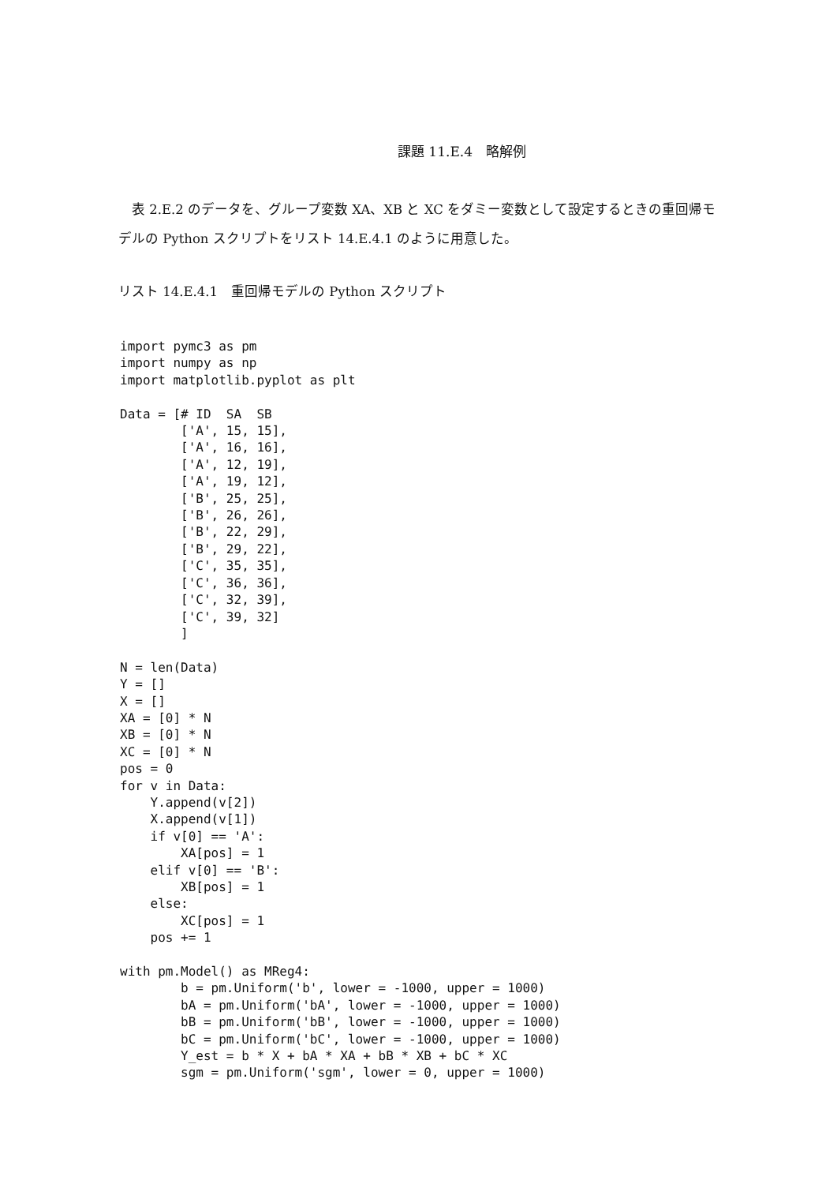課題 11.E.4　略解例
　表 2.E.2 のデータを、グループ変数 XA、XB と XC をダミー変数として設定するときの重回帰モデルの Python スクリプトをリスト 14.E.4.1 のように用意した。
リスト 14.E.4.1　重回帰モデルの Python スクリプト
import pymc3 as pm
import numpy as np
import matplotlib.pyplot as plt

Data = [# ID  SA  SB
        ['A', 15, 15],
        ['A', 16, 16],
        ['A', 12, 19],
        ['A', 19, 12],
        ['B', 25, 25],
        ['B', 26, 26],
        ['B', 22, 29],
        ['B', 29, 22],
        ['C', 35, 35],
        ['C', 36, 36],
        ['C', 32, 39],
        ['C', 39, 32]
        ]

N = len(Data)
Y = []
X = []
XA = [0] * N
XB = [0] * N
XC = [0] * N
pos = 0
for v in Data:
    Y.append(v[2])
    X.append(v[1])
    if v[0] == 'A':
        XA[pos] = 1
    elif v[0] == 'B':
        XB[pos] = 1
    else:
        XC[pos] = 1
    pos += 1

with pm.Model() as MReg4:
        b = pm.Uniform('b', lower = -1000, upper = 1000)
        bA = pm.Uniform('bA', lower = -1000, upper = 1000)
        bB = pm.Uniform('bB', lower = -1000, upper = 1000)
        bC = pm.Uniform('bC', lower = -1000, upper = 1000)
        Y_est = b * X + bA * XA + bB * XB + bC * XC
        sgm = pm.Uniform('sgm', lower = 0, upper = 1000)